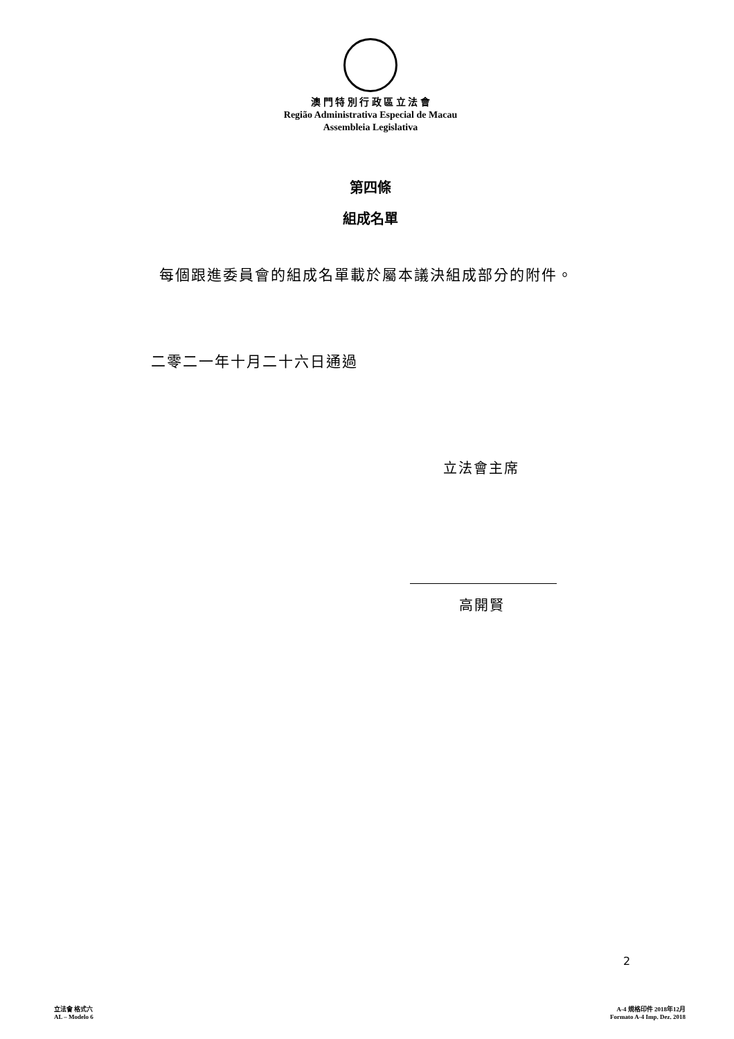澳 門 特 別 行 政 區 立 法 會
Região Administrativa Especial de Macau
Assembleia Legislativa
第四條
組成名單
每個跟進委員會的組成名單載於屬本議決組成部分的附件。
二零二一年十月二十六日通過
立法會主席
高開賢
2
立法會 格式六
AL – Modelo 6
A-4 規格印件 2018年12月
Formato A-4 Imp. Dez. 2018